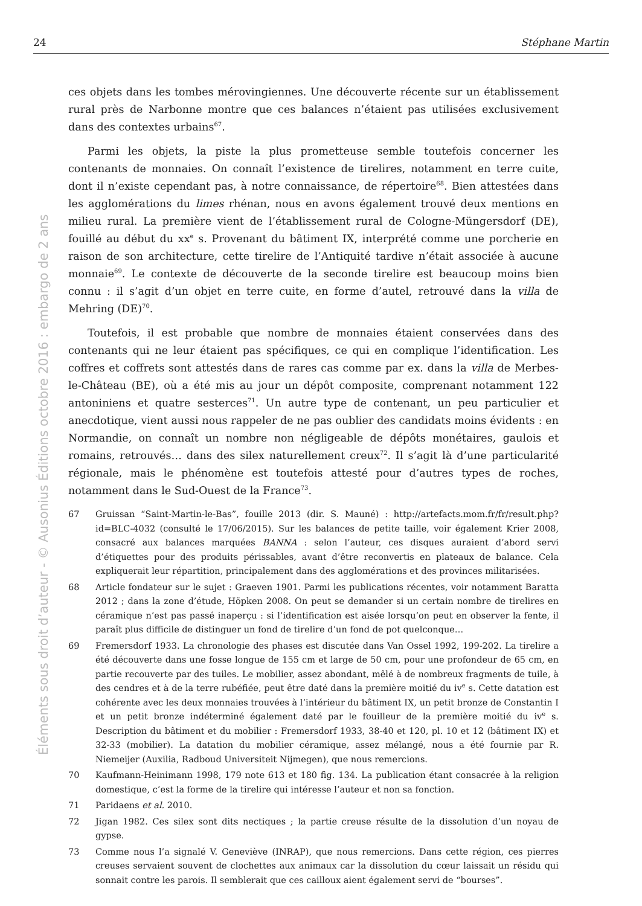24 Stéphane Martin
Éléments sous droit d’auteur - © Ausonius Éditions octobre 2016 : embargo de 2 ans
ces objets dans les tombes mérovingiennes. Une découverte récente sur un établissement rural près de Narbonne montre que ces balances n’étaient pas utilisées exclusivement dans des contextes urbains<sup>67</sup>.
Parmi les objets, la piste la plus prometteuse semble toutefois concerner les contenants de monnaies. On connaît l’existence de tirelires, notamment en terre cuite, dont il n’existe cependant pas, à notre connaissance, de répertoire<sup>68</sup>. Bien attestées dans les agglomérations du limes rhénan, nous en avons également trouvé deux mentions en milieu rural. La première vient de l’établissement rural de Cologne-Müngersdorf (DE), fouillé au début du xx<sup>e</sup> s. Provenant du bâtiment IX, interprété comme une porcherie en raison de son architecture, cette tirelire de l’Antiquité tardive n’était associée à aucune monnaie<sup>69</sup>. Le contexte de découverte de la seconde tirelire est beaucoup moins bien connu : il s’agit d’un objet en terre cuite, en forme d’autel, retrouvé dans la villa de Mehring (DE)<sup>70</sup>.
Toutefois, il est probable que nombre de monnaies étaient conservées dans des contenants qui ne leur étaient pas spécifiques, ce qui en complique l’identification. Les coffres et coffrets sont attestés dans de rares cas comme par ex. dans la villa de Merbes-le-Château (BE), où a été mis au jour un dépôt composite, comprenant notamment 122 antoniniens et quatre sesterces<sup>71</sup>. Un autre type de contenant, un peu particulier et anecdotique, vient aussi nous rappeler de ne pas oublier des candidats moins évidents : en Normandie, on connaît un nombre non négligeable de dépôts monétaires, gaulois et romains, retrouvés… dans des silex naturellement creux<sup>72</sup>. Il s’agit là d’une particularité régionale, mais le phénomène est toutefois attesté pour d’autres types de roches, notamment dans le Sud-Ouest de la France<sup>73</sup>.
67 Gruissan “Saint-Martin-le-Bas”, fouille 2013 (dir. S. Mauné) : http://artefacts.mom.fr/fr/result.php?id=BLC-4032 (consulté le 17/06/2015). Sur les balances de petite taille, voir également Krier 2008, consacré aux balances marquées BANNA : selon l’auteur, ces disques auraient d’abord servi d’étiquettes pour des produits périssables, avant d’être reconvertis en plateaux de balance. Cela expliquerait leur répartition, principalement dans des agglomérations et des provinces militarisées.
68 Article fondateur sur le sujet : Graeven 1901. Parmi les publications récentes, voir notamment Baratta 2012 ; dans la zone d’étude, Höpken 2008. On peut se demander si un certain nombre de tirelires en céramique n’est pas passé inaperçu : si l’identification est aisée lorsqu’on peut en observer la fente, il paraît plus difficile de distinguer un fond de tirelire d’un fond de pot quelconque…
69 Fremersdorf 1933. La chronologie des phases est discutée dans Van Ossel 1992, 199-202. La tirelire a été découverte dans une fosse longue de 155 cm et large de 50 cm, pour une profondeur de 65 cm, en partie recouverte par des tuiles. Le mobilier, assez abondant, mêlé à de nombreux fragments de tuile, à des cendres et à de la terre rubéfiée, peut être daté dans la première moitié du iv<sup>e</sup> s. Cette datation est cohérente avec les deux monnaies trouvées à l’intérieur du bâtiment IX, un petit bronze de Constantin I et un petit bronze indéterminé également daté par le fouilleur de la première moitié du iv<sup>e</sup> s. Description du bâtiment et du mobilier : Fremersdorf 1933, 38-40 et 120, pl. 10 et 12 (bâtiment IX) et 32-33 (mobilier). La datation du mobilier céramique, assez mélangé, nous a été fournie par R. Niemeijer (Auxilia, Radboud Universiteit Nijmegen), que nous remercions.
70 Kaufmann-Heinimann 1998, 179 note 613 et 180 fig. 134. La publication étant consacrée à la religion domestique, c’est la forme de la tirelire qui intéresse l’auteur et non sa fonction.
71 Paridaens et al. 2010.
72 Jigan 1982. Ces silex sont dits nectiques ; la partie creuse résulte de la dissolution d’un noyau de gypse.
73 Comme nous l’a signalé V. Geneviève (INRAP), que nous remercions. Dans cette région, ces pierres creuses servaient souvent de clochettes aux animaux car la dissolution du cœur laissait un résidu qui sonnait contre les parois. Il semblerait que ces cailloux aient également servi de “bourses”.